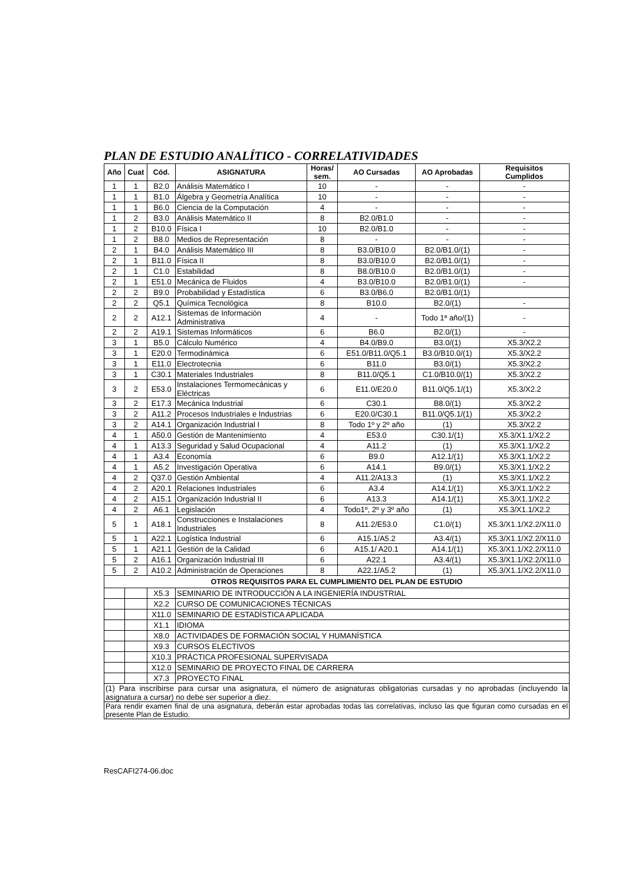PLAN DE ESTUDIO ANALÍTICO - CORRELATIVIDADES
| Año | Cuat | Cód. | ASIGNATURA | Horas/ sem. | AO Cursadas | AO Aprobadas | Requisitos Cumplidos |
| --- | --- | --- | --- | --- | --- | --- | --- |
| 1 | 1 | B2.0 | Análisis Matemático I | 10 | - | - | - |
| 1 | 1 | B1.0 | Álgebra y Geometría Analítica | 10 | - | - | - |
| 1 | 1 | B6.0 | Ciencia de la Computación | 4 | - | - | - |
| 1 | 2 | B3.0 | Análisis Matemático II | 8 | B2.0/B1.0 | - | - |
| 1 | 2 | B10.0 | Física I | 10 | B2.0/B1.0 | - | - |
| 1 | 2 | B8.0 | Medios de Representación | 8 | - | - | - |
| 2 | 1 | B4.0 | Análisis Matemático III | 8 | B3.0/B10.0 | B2.0/B1.0/(1) | - |
| 2 | 1 | B11.0 | Física II | 8 | B3.0/B10.0 | B2.0/B1.0/(1) | - |
| 2 | 1 | C1.0 | Estabilidad | 8 | B8.0/B10.0 | B2.0/B1.0/(1) | - |
| 2 | 1 | E51.0 | Mecánica de Fluidos | 4 | B3.0/B10.0 | B2.0/B1.0/(1) | - |
| 2 | 2 | B9.0 | Probabilidad y Estadística | 6 | B3.0/B6.0 | B2.0/B1.0/(1) | |
| 2 | 2 | Q5.1 | Química Tecnológica | 8 | B10.0 | B2.0/(1) | - |
| 2 | 2 | A12.1 | Sistemas de Información Administrativa | 4 | - | Todo 1ª año/(1) | - |
| 2 | 2 | A19.1 | Sistemas Informáticos | 6 | B6.0 | B2.0/(1) | - |
| 3 | 1 | B5.0 | Cálculo Numérico | 4 | B4.0/B9.0 | B3.0/(1) | X5.3/X2.2 |
| 3 | 1 | E20.0 | Termodinámica | 6 | E51.0/B11.0/Q5.1 | B3.0/B10.0/(1) | X5.3/X2.2 |
| 3 | 1 | E11.0 | Electrotecnia | 6 | B11.0 | B3.0/(1) | X5.3/X2.2 |
| 3 | 1 | C30.1 | Materiales Industriales | 8 | B11.0/Q5.1 | C1.0/B10.0/(1) | X5.3/X2.2 |
| 3 | 2 | E53.0 | Instalaciones Termomecánicas y Eléctricas | 6 | E11.0/E20.0 | B11.0/Q5.1/(1) | X5.3/X2.2 |
| 3 | 2 | E17.3 | Mecánica Industrial | 6 | C30.1 | B8.0/(1) | X5.3/X2.2 |
| 3 | 2 | A11.2 | Procesos Industriales e Industrias | 6 | E20.0/C30.1 | B11.0/Q5.1/(1) | X5.3/X2.2 |
| 3 | 2 | A14.1 | Organización Industrial I | 8 | Todo 1º y 2º año | (1) | X5.3/X2.2 |
| 4 | 1 | A50.0 | Gestión de Mantenimiento | 4 | E53.0 | C30.1/(1) | X5.3/X1.1/X2.2 |
| 4 | 1 | A13.3 | Seguridad y Salud Ocupacional | 4 | A11.2 | (1) | X5.3/X1.1/X2.2 |
| 4 | 1 | A3.4 | Economía | 6 | B9.0 | A12.1/(1) | X5.3/X1.1/X2.2 |
| 4 | 1 | A5.2 | Investigación Operativa | 6 | A14.1 | B9.0/(1) | X5.3/X1.1/X2.2 |
| 4 | 2 | Q37.0 | Gestión Ambiental | 4 | A11.2/A13.3 | (1) | X5.3/X1.1/X2.2 |
| 4 | 2 | A20.1 | Relaciones Industriales | 6 | A3.4 | A14.1/(1) | X5.3/X1.1/X2.2 |
| 4 | 2 | A15.1 | Organización Industrial II | 6 | A13.3 | A14.1/(1) | X5.3/X1.1/X2.2 |
| 4 | 2 | A6.1 | Legislación | 4 | Todo1º, 2º y 3º año | (1) | X5.3/X1.1/X2.2 |
| 5 | 1 | A18.1 | Construcciones e Instalaciones Industriales | 8 | A11.2/E53.0 | C1.0/(1) | X5.3/X1.1/X2.2/X11.0 |
| 5 | 1 | A22.1 | Logística Industrial | 6 | A15.1/A5.2 | A3.4/(1) | X5.3/X1.1/X2.2/X11.0 |
| 5 | 1 | A21.1 | Gestión de la Calidad | 6 | A15.1/ A20.1 | A14.1/(1) | X5.3/X1.1/X2.2/X11.0 |
| 5 | 2 | A16.1 | Organización Industrial III | 6 | A22.1 | A3.4/(1) | X5.3/X1.1/X2.2/X11.0 |
| 5 | 2 | A10.2 | Administración de Operaciones | 8 | A22.1/A5.2 | (1) | X5.3/X1.1/X2.2/X11.0 |
| OTROS REQUISITOS PARA EL CUMPLIMIENTO DEL PLAN DE ESTUDIO | | | | | | | |
| | | X5.3 | SEMINARIO DE INTRODUCCIÓN A LA INGENIERÍA INDUSTRIAL | | | | |
| | | X2.2 | CURSO DE COMUNICACIONES TÉCNICAS | | | | |
| | | X11.0 | SEMINARIO DE ESTADÍSTICA APLICADA | | | | |
| | | X1.1 | IDIOMA | | | | |
| | | X8.0 | ACTIVIDADES DE FORMACIÓN SOCIAL Y HUMANÍSTICA | | | | |
| | | X9.3 | CURSOS ELECTIVOS | | | | |
| | | X10.3 | PRÁCTICA PROFESIONAL SUPERVISADA | | | | |
| | | X12.0 | SEMINARIO DE PROYECTO FINAL DE CARRERA | | | | |
| | | X7.3 | PROYECTO FINAL | | | | |
| (1) Para inscribirse para cursar una asignatura, el número de asignaturas obligatorias cursadas y no aprobadas (incluyendo la asignatura a cursar) no debe ser superior a diez. | | | | | | | |
| Para rendir examen final de una asignatura, deberán estar aprobadas todas las correlativas, incluso las que figuran como cursadas en el presente Plan de Estudio. | | | | | | | |
ResCAFI274-06.doc